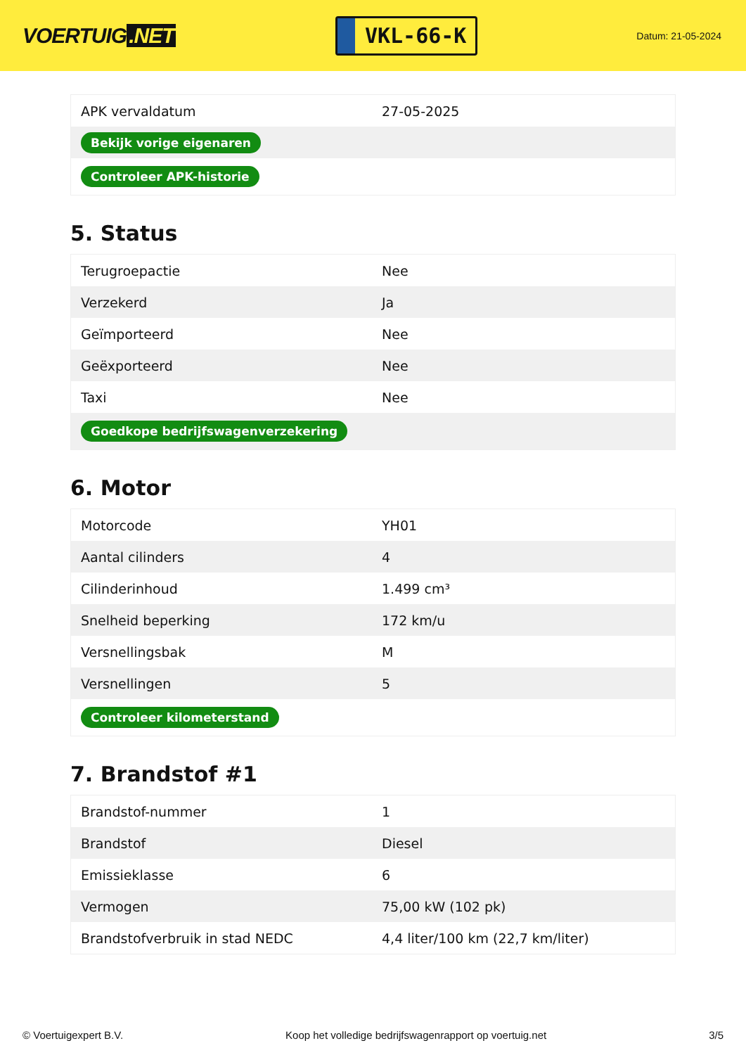VOERTUIG.NET
VKL-66-K
Datum: 21-05-2024
| APK vervaldatum | 27-05-2025 |
| Bekijk vorige eigenaren | |
| Controleer APK-historie | |
5. Status
| Terugroepactie | Nee |
| Verzekerd | Ja |
| Geïmporteerd | Nee |
| Geëxporteerd | Nee |
| Taxi | Nee |
| Goedkope bedrijfswagenverzekering | |
6. Motor
| Motorcode | YH01 |
| Aantal cilinders | 4 |
| Cilinderinhoud | 1.499 cm³ |
| Snelheid beperking | 172 km/u |
| Versnellingsbak | M |
| Versnellingen | 5 |
| Controleer kilometerstand | |
7. Brandstof #1
| Brandstof-nummer | 1 |
| Brandstof | Diesel |
| Emissieklasse | 6 |
| Vermogen | 75,00 kW (102 pk) |
| Brandstofverbruik in stad NEDC | 4,4 liter/100 km (22,7 km/liter) |
© Voertuigexpert B.V. Koop het volledige bedrijfswagenrapport op voertuig.net 3/5